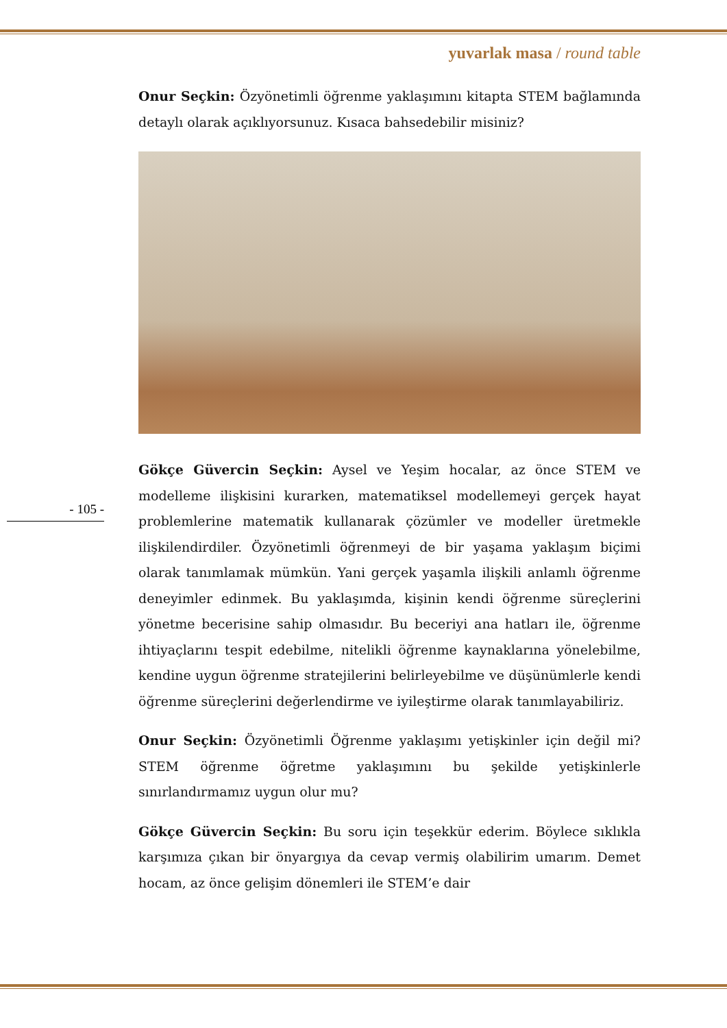yuvarlak masa / round table
- 105 -
Onur Seçkin: Özyönetimli öğrenme yaklaşımını kitapta STEM bağlamında detaylı olarak açıklıyorsunuz. Kısaca bahsedebilir misiniz?
Gökçe Güvercin Seçkin: Aysel ve Yeşim hocalar, az önce STEM ve modelleme ilişkisini kurarken, matematiksel modellemeyi gerçek hayat problemlerine matematik kullanarak çözümler ve modeller üretmekle ilişkilendirdiler. Özyönetimli öğrenmeyi de bir yaşama yaklaşım biçimi olarak tanımlamak mümkün. Yani gerçek yaşamla ilişkili anlamlı öğrenme deneyimler edinmek. Bu yaklaşımda, kişinin kendi öğrenme süreçlerini yönetme becerisine sahip olmasıdır. Bu beceriyi ana hatları ile, öğrenme ihtiyaçlarını tespit edebilme, nitelikli öğrenme kaynaklarına yönelebilme, kendine uygun öğrenme stratejilerini belirleyebilme ve düşünümlerle kendi öğrenme süreçlerini değerlendirme ve iyileştirme olarak tanımlayabiliriz.
Onur Seçkin: Özyönetimli Öğrenme yaklaşımı yetişkinler için değil mi? STEM öğrenme öğretme yaklaşımını bu şekilde yetişkinlerle sınırlandırmamız uygun olur mu?
Gökçe Güvercin Seçkin: Bu soru için teşekkür ederim. Böylece sıklıkla karşımıza çıkan bir önyargıya da cevap vermiş olabilirim umarım. Demet hocam, az önce gelişim dönemleri ile STEM’e dair